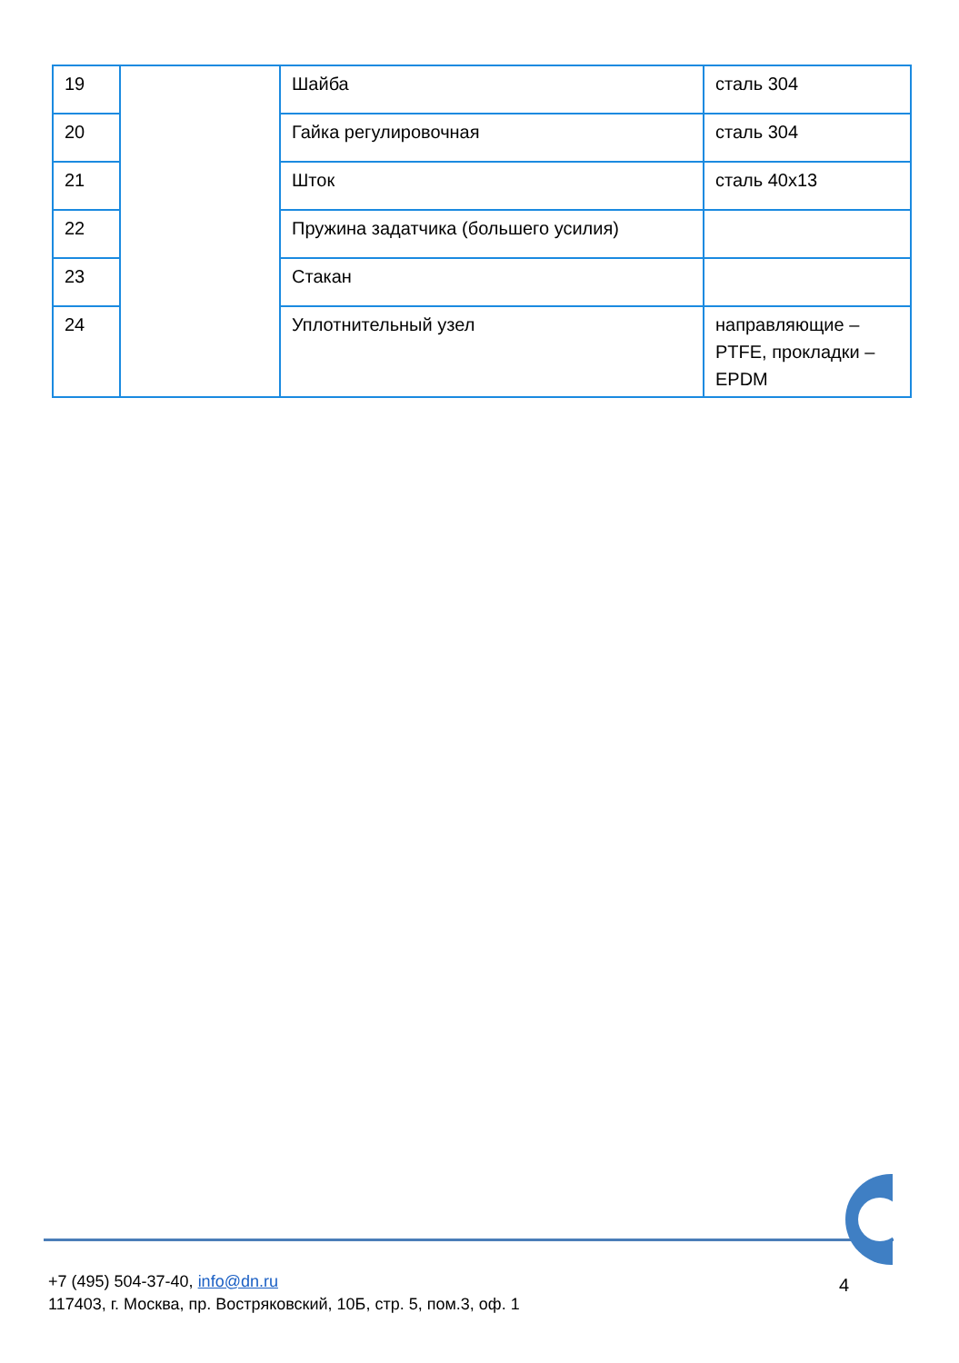| 19 | | Шайба | сталь 304 |
| 20 | | Гайка регулировочная | сталь 304 |
| 21 | | Шток | сталь 40х13 |
| 22 | | Пружина задатчика (большего усилия) | |
| 23 | | Стакан | |
| 24 | | Уплотнительный узел | направляющие – PTFE, прокладки – EPDM |
+7 (495) 504-37-40, info@dn.ru
117403, г. Москва, пр. Востряковский, 10Б, стр. 5, пом.3, оф. 1
4